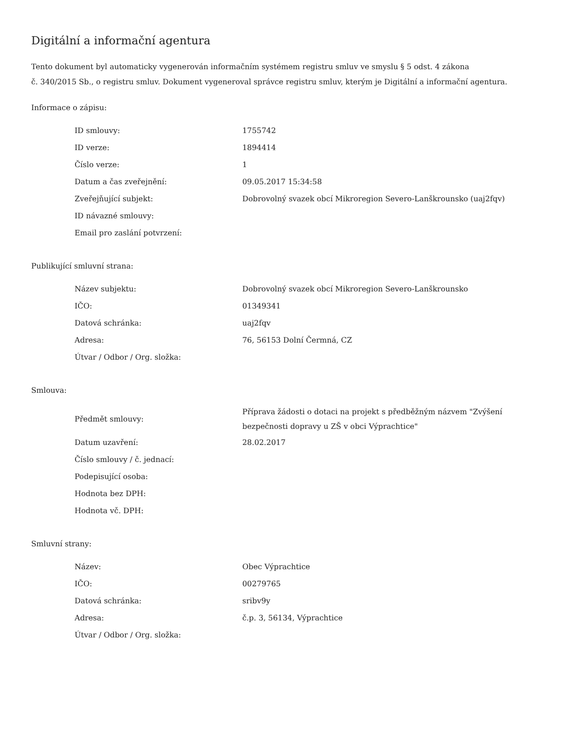Digitální a informační agentura
Tento dokument byl automaticky vygenerován informačním systémem registru smluv ve smyslu § 5 odst. 4 zákona
č. 340/2015 Sb., o registru smluv. Dokument vygeneroval správce registru smluv, kterým je Digitální a informační agentura.
Informace o zápisu:
| ID smlouvy: | 1755742 |
| ID verze: | 1894414 |
| Číslo verze: | 1 |
| Datum a čas zveřejnění: | 09.05.2017 15:34:58 |
| Zveřejňující subjekt: | Dobrovolný svazek obcí Mikroregion Severo-Lanškrounsko (uaj2fqv) |
| ID návazné smlouvy: | |
| Email pro zaslání potvrzení: | |
Publikující smluvní strana:
| Název subjektu: | Dobrovolný svazek obcí Mikroregion Severo-Lanškrounsko |
| IČO: | 01349341 |
| Datová schránka: | uaj2fqv |
| Adresa: | 76, 56153 Dolní Čermná, CZ |
| Útvar / Odbor / Org. složka: | |
Smlouva:
| Předmět smlouvy: | Příprava žádosti o dotaci na projekt s předběžným názvem "Zvýšení bezpečnosti dopravy u ZŠ v obci Výprachtice" |
| Datum uzavření: | 28.02.2017 |
| Číslo smlouvy / č. jednací: | |
| Podepisující osoba: | |
| Hodnota bez DPH: | |
| Hodnota vč. DPH: | |
Smluvní strany:
| Název: | Obec Výprachtice |
| IČO: | 00279765 |
| Datová schránka: | sribv9y |
| Adresa: | č.p. 3, 56134, Výprachtice |
| Útvar / Odbor / Org. složka: | |